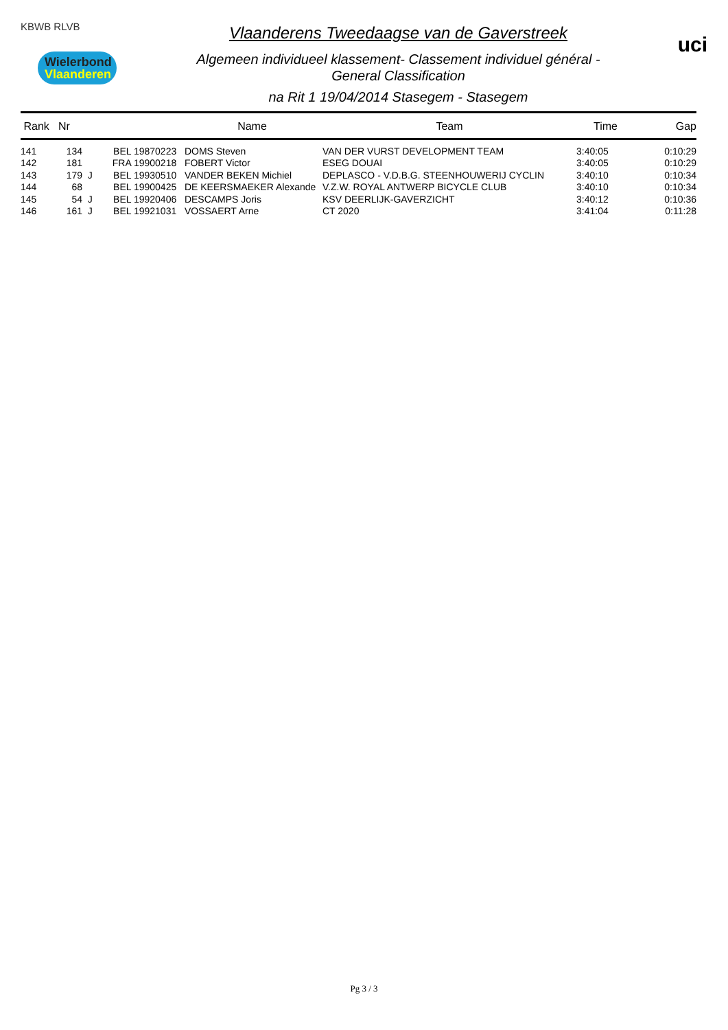KBWB RLVB
Wielerbond Vlaanderen
Vlaanderens Tweedaagse van de Gaverstreek
Algemeen individueel klassement- Classement individuel général -
General Classification
na Rit 1 19/04/2014 Stasegem - Stasegem
uci
| Rank | Nr | | | Name | Team | Time | Gap |
| --- | --- | --- | --- | --- | --- | --- | --- |
| 141 | 134 | | BEL 19870223 | DOMS Steven | VAN DER VURST DEVELOPMENT TEAM | 3:40:05 | 0:10:29 |
| 142 | 181 | | FRA 19900218 | FOBERT Victor | ESEG DOUAI | 3:40:05 | 0:10:29 |
| 143 | 179 | J | BEL 19930510 | VANDER BEKEN Michiel | DEPLASCO - V.D.B.G. STEENHOUWERIJ CYCLIN | 3:40:10 | 0:10:34 |
| 144 | 68 | | BEL 19900425 | DE KEERSMAEKER Alexande | V.Z.W. ROYAL ANTWERP BICYCLE CLUB | 3:40:10 | 0:10:34 |
| 145 | 54 | J | BEL 19920406 | DESCAMPS Joris | KSV DEERLIJK-GAVERZICHT | 3:40:12 | 0:10:36 |
| 146 | 161 | J | BEL 19921031 | VOSSAERT Arne | CT 2020 | 3:41:04 | 0:11:28 |
Pg 3 / 3